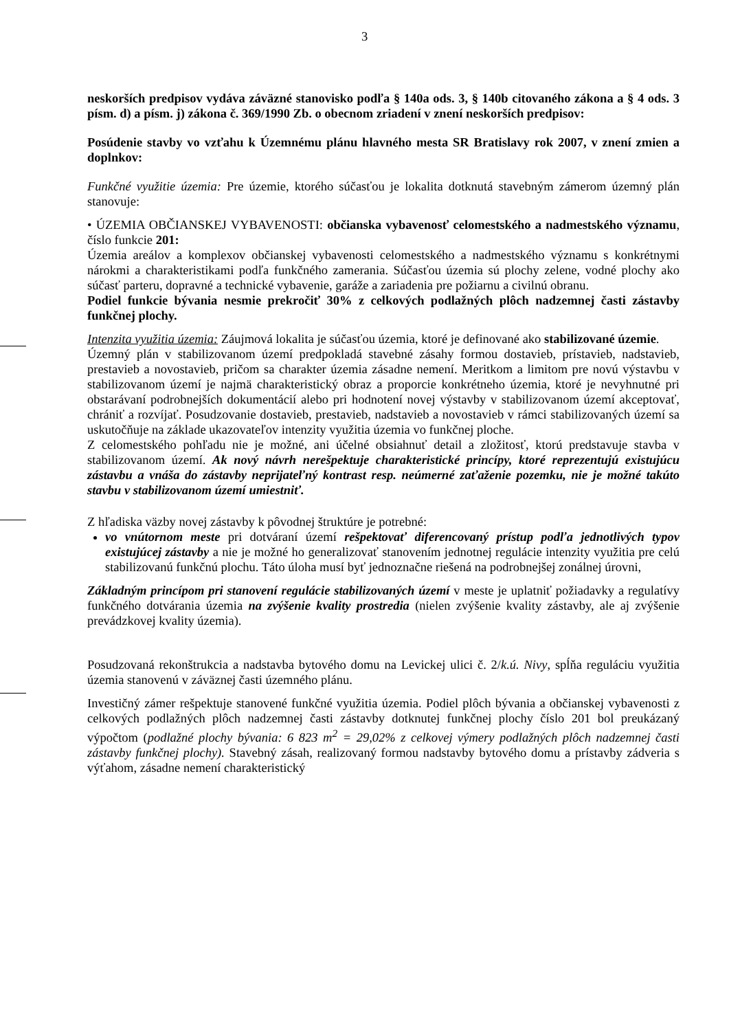3
neskorších predpisov vydáva záväzné stanovisko podľa § 140a ods. 3, § 140b citovaného zákona a § 4 ods. 3 písm. d) a písm. j) zákona č. 369/1990 Zb. o obecnom zriadení v znení neskorších predpisov:
Posúdenie stavby vo vzťahu k Územnému plánu hlavného mesta SR Bratislavy rok 2007, v znení zmien a doplnkov:
Funkčné využitie územia: Pre územie, ktorého súčasťou je lokalita dotknutá stavebným zámerom územný plán stanovuje:
• ÚZEMIA OBČIANSKEJ VYBAVENOSTI: občianska vybavenosť celomestského a nadmestského významu, číslo funkcie 201:
Územia areálov a komplexov občianskej vybavenosti celomestského a nadmestského významu s konkrétnymi nárokmi a charakteristikami podľa funkčného zamerania. Súčasťou územia sú plochy zelene, vodné plochy ako súčasť parteru, dopravné a technické vybavenie, garáže a zariadenia pre požiarnu a civilnú obranu.
Podiel funkcie bývania nesmie prekročiť 30% z celkových podlažných plôch nadzemnej časti zástavby funkčnej plochy.
Intenzita využitia územia: Záujmová lokalita je súčasťou územia, ktoré je definované ako stabilizované územie.
Územný plán v stabilizovanom území predpokladá stavebné zásahy formou dostavieb, prístavieb, nadstavieb, prestavieb a novostavieb, pričom sa charakter územia zásadne nemení. Meritkom a limitom pre novú výstavbu v stabilizovanom území je najmä charakteristický obraz a proporcie konkrétneho územia, ktoré je nevyhnutné pri obstarávaní podrobnejších dokumentácií alebo pri hodnotení novej výstavby v stabilizovanom území akceptovať, chrániť a rozvíjať. Posudzovanie dostavieb, prestavieb, nadstavieb a novostavieb v rámci stabilizovaných území sa uskutočňuje na základe ukazovateľov intenzity využitia územia vo funkčnej ploche.
Z celomestského pohľadu nie je možné, ani účelné obsiahnuť detail a zložitosť, ktorú predstavuje stavba v stabilizovanom území. Ak nový návrh nerešpektuje charakteristické princípy, ktoré reprezentujú existujúcu zástavbu a vnáša do zástavby neprijateľný kontrast resp. neúmerné zaťaženie pozemku, nie je možné takúto stavbu v stabilizovanom území umiestniť.
Z hľadiska väzby novej zástavby k pôvodnej štruktúre je potrebné:
vo vnútornom meste pri dotváraní území rešpektovať diferencovaný prístup podľa jednotlivých typov existujúcej zástavby a nie je možné ho generalizovať stanovením jednotnej regulácie intenzity využitia pre celú stabilizovanú funkčnú plochu. Táto úloha musí byť jednoznačne riešená na podrobnejšej zonálnej úrovni,
Základným princípom pri stanovení regulácie stabilizovaných území v meste je uplatniť požiadavky a regulatívy funkčného dotvárania územia na zvýšenie kvality prostredia (nielen zvýšenie kvality zástavby, ale aj zvýšenie prevádzkovej kvality územia).
Posudzovaná rekonštrukcia a nadstavba bytového domu na Levickej ulici č. 2/k.ú. Nivy, spĺňa reguláciu využitia územia stanovenú v záväznej časti územného plánu.
Investičný zámer rešpektuje stanovené funkčné využitia územia. Podiel plôch bývania a občianskej vybavenosti z celkových podlažných plôch nadzemnej časti zástavby dotknutej funkčnej plochy číslo 201 bol preukázaný výpočtom (podlažné plochy bývania: 6 823 m<sup>2</sup> = 29,02% z celkovej výmery podlažných plôch nadzemnej časti zástavby funkčnej plochy). Stavebný zásah, realizovaný formou nadstavby bytového domu a prístavby zádveria s výťahom, zásadne nemení charakteristický